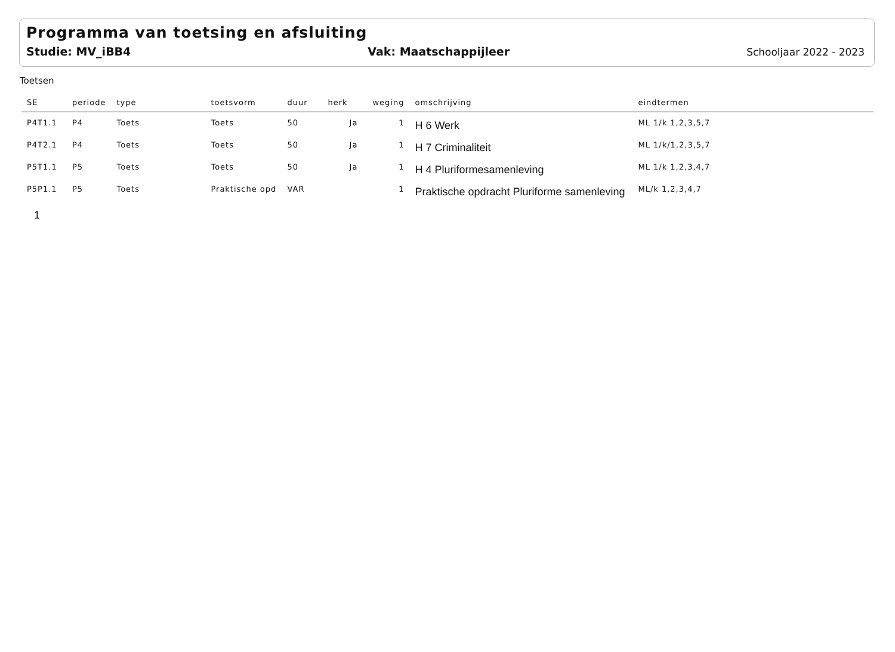Programma van toetsing en afsluiting
Studie: MV_iBB4 Vak: Maatschappijleer Schooljaar 2022 - 2023
Toetsen
| SE | periode | type | toetsvorm | duur | herk | weging | omschrijving | eindtermen |
| --- | --- | --- | --- | --- | --- | --- | --- | --- |
| P4T1.1 | P4 | Toets | Toets | 50 | Ja | 1 | H 6 Werk | ML 1/k 1,2,3,5,7 |
| P4T2.1 | P4 | Toets | Toets | 50 | Ja | 1 | H 7 Criminaliteit | ML 1/k/1,2,3,5,7 |
| P5T1.1 | P5 | Toets | Toets | 50 | Ja | 1 | H 4 Pluriformesamenleving | ML 1/k 1,2,3,4,7 |
| P5P1.1 | P5 | Toets | Praktische opd | VAR | | 1 | Praktische opdracht Pluriforme samenleving | ML/k 1,2,3,4,7 |
1